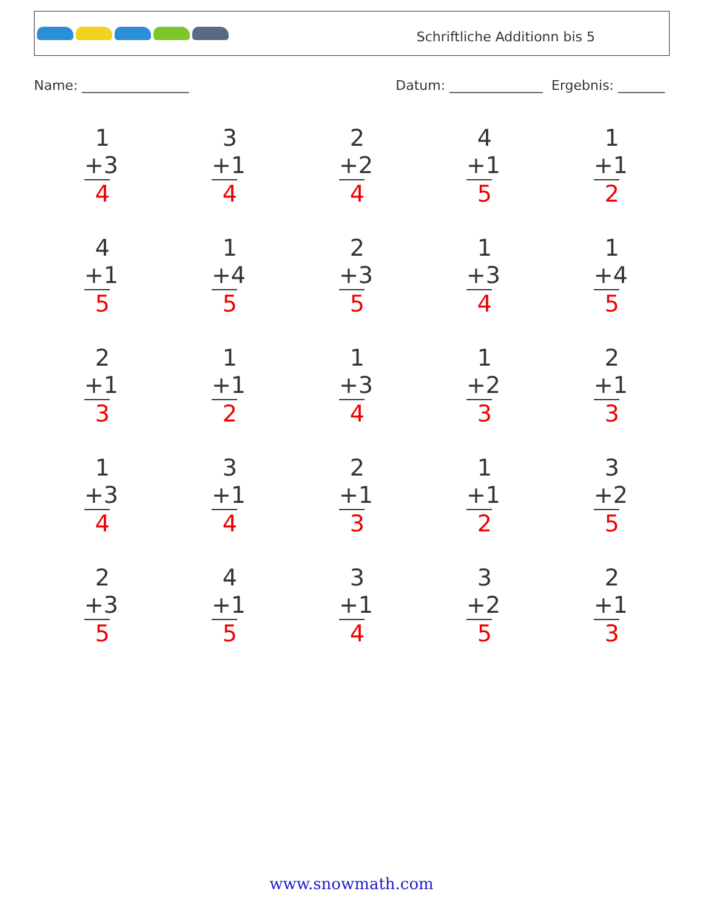Schriftliche Additionn bis 5
Name: ________________ Datum: ______________ Ergebnis: _______
1
+3
4
3
+1
4
2
+2
4
4
+1
5
1
+1
2
4
+1
5
1
+4
5
2
+3
5
1
+3
4
1
+4
5
2
+1
3
1
+1
2
1
+3
4
1
+2
3
2
+1
3
1
+3
4
3
+1
4
2
+1
3
1
+1
2
3
+2
5
2
+3
5
4
+1
5
3
+1
4
3
+2
5
2
+1
3
www.snowmath.com